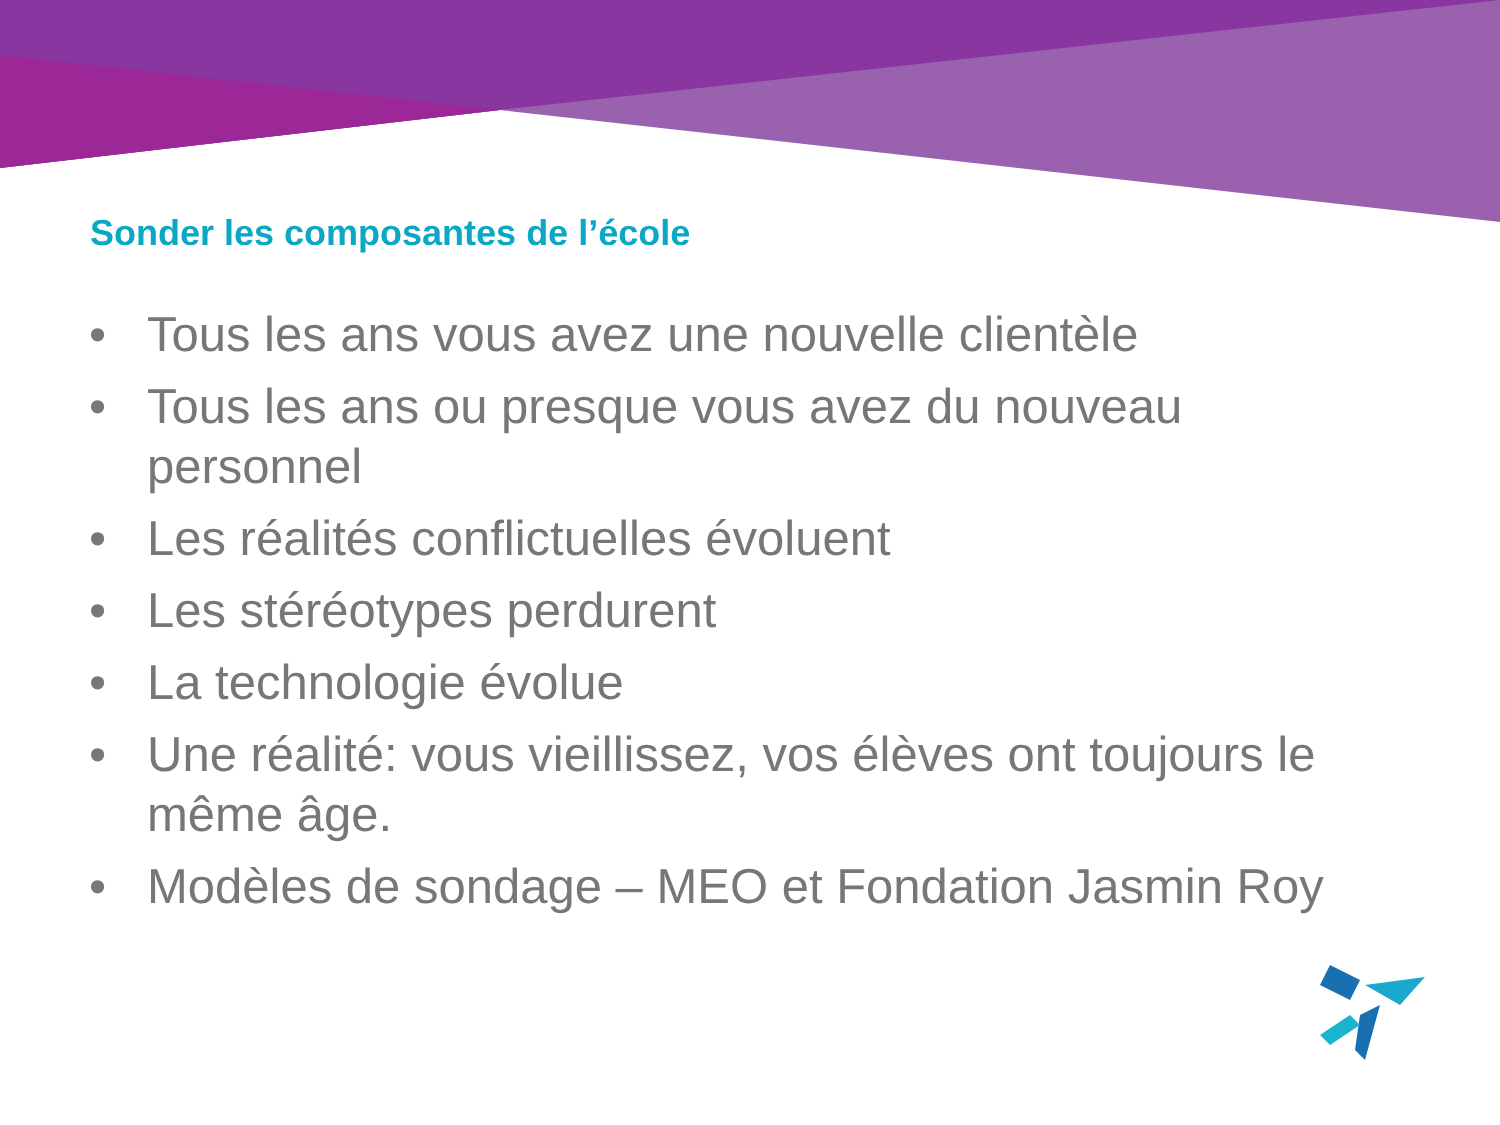Sonder les composantes de l’école
• Tous les ans vous avez une nouvelle clientèle
• Tous les ans ou presque vous avez du nouveau personnel
• Les réalités conflictuelles évoluent
• Les stéréotypes perdurent
• La technologie évolue
• Une réalité: vous vieillissez, vos élèves ont toujours le même âge.
• Modèles de sondage – MEO et Fondation Jasmin Roy